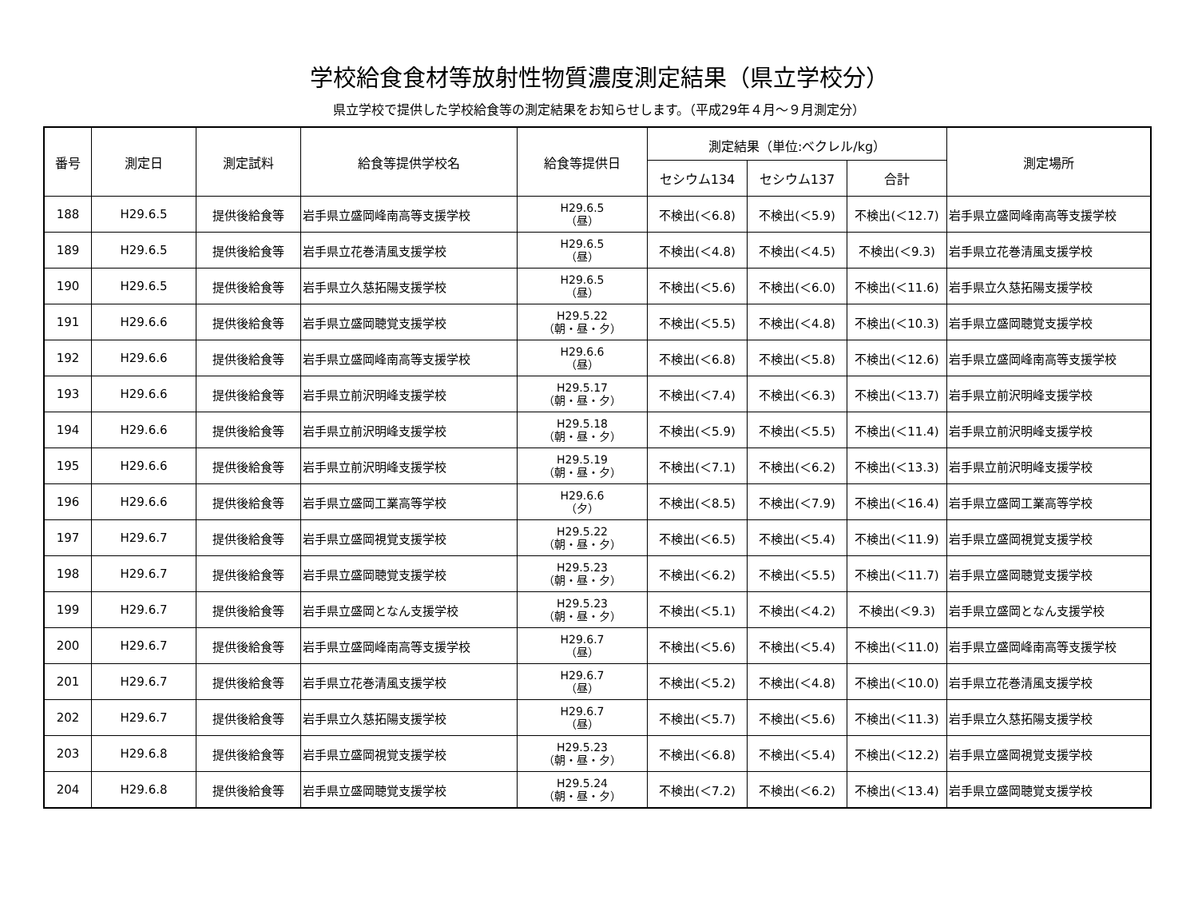学校給食食材等放射性物質濃度測定結果（県立学校分）
県立学校で提供した学校給食等の測定結果をお知らせします。（平成29年４月～９月測定分）
| 番号 | 測定日 | 測定試料 | 給食等提供学校名 | 給食等提供日 | 測定結果（単位:ベクレル/kg） | | | 測定場所 |
| --- | --- | --- | --- | --- | --- | --- | --- | --- |
| | | | | | セシウム134 | セシウム137 | 合計 | |
| 188 | H29.6.5 | 提供後給食等 | 岩手県立盛岡峰南高等支援学校 | H29.6.5 （昼） | 不検出(＜6.8) | 不検出(＜5.9) | 不検出(＜12.7) | 岩手県立盛岡峰南高等支援学校 |
| 189 | H29.6.5 | 提供後給食等 | 岩手県立花巻清風支援学校 | H29.6.5 （昼） | 不検出(＜4.8) | 不検出(＜4.5) | 不検出(＜9.3) | 岩手県立花巻清風支援学校 |
| 190 | H29.6.5 | 提供後給食等 | 岩手県立久慈拓陽支援学校 | H29.6.5 （昼） | 不検出(＜5.6) | 不検出(＜6.0) | 不検出(＜11.6) | 岩手県立久慈拓陽支援学校 |
| 191 | H29.6.6 | 提供後給食等 | 岩手県立盛岡聴覚支援学校 | H29.5.22 （朝・昼・夕） | 不検出(＜5.5) | 不検出(＜4.8) | 不検出(＜10.3) | 岩手県立盛岡聴覚支援学校 |
| 192 | H29.6.6 | 提供後給食等 | 岩手県立盛岡峰南高等支援学校 | H29.6.6 （昼） | 不検出(＜6.8) | 不検出(＜5.8) | 不検出(＜12.6) | 岩手県立盛岡峰南高等支援学校 |
| 193 | H29.6.6 | 提供後給食等 | 岩手県立前沢明峰支援学校 | H29.5.17 （朝・昼・夕） | 不検出(＜7.4) | 不検出(＜6.3) | 不検出(＜13.7) | 岩手県立前沢明峰支援学校 |
| 194 | H29.6.6 | 提供後給食等 | 岩手県立前沢明峰支援学校 | H29.5.18 （朝・昼・夕） | 不検出(＜5.9) | 不検出(＜5.5) | 不検出(＜11.4) | 岩手県立前沢明峰支援学校 |
| 195 | H29.6.6 | 提供後給食等 | 岩手県立前沢明峰支援学校 | H29.5.19 （朝・昼・夕） | 不検出(＜7.1) | 不検出(＜6.2) | 不検出(＜13.3) | 岩手県立前沢明峰支援学校 |
| 196 | H29.6.6 | 提供後給食等 | 岩手県立盛岡工業高等学校 | H29.6.6 （夕） | 不検出(＜8.5) | 不検出(＜7.9) | 不検出(＜16.4) | 岩手県立盛岡工業高等学校 |
| 197 | H29.6.7 | 提供後給食等 | 岩手県立盛岡視覚支援学校 | H29.5.22 （朝・昼・夕） | 不検出(＜6.5) | 不検出(＜5.4) | 不検出(＜11.9) | 岩手県立盛岡視覚支援学校 |
| 198 | H29.6.7 | 提供後給食等 | 岩手県立盛岡聴覚支援学校 | H29.5.23 （朝・昼・夕） | 不検出(＜6.2) | 不検出(＜5.5) | 不検出(＜11.7) | 岩手県立盛岡聴覚支援学校 |
| 199 | H29.6.7 | 提供後給食等 | 岩手県立盛岡となん支援学校 | H29.5.23 （朝・昼・夕） | 不検出(＜5.1) | 不検出(＜4.2) | 不検出(＜9.3) | 岩手県立盛岡となん支援学校 |
| 200 | H29.6.7 | 提供後給食等 | 岩手県立盛岡峰南高等支援学校 | H29.6.7 （昼） | 不検出(＜5.6) | 不検出(＜5.4) | 不検出(＜11.0) | 岩手県立盛岡峰南高等支援学校 |
| 201 | H29.6.7 | 提供後給食等 | 岩手県立花巻清風支援学校 | H29.6.7 （昼） | 不検出(＜5.2) | 不検出(＜4.8) | 不検出(＜10.0) | 岩手県立花巻清風支援学校 |
| 202 | H29.6.7 | 提供後給食等 | 岩手県立久慈拓陽支援学校 | H29.6.7 （昼） | 不検出(＜5.7) | 不検出(＜5.6) | 不検出(＜11.3) | 岩手県立久慈拓陽支援学校 |
| 203 | H29.6.8 | 提供後給食等 | 岩手県立盛岡視覚支援学校 | H29.5.23 （朝・昼・夕） | 不検出(＜6.8) | 不検出(＜5.4) | 不検出(＜12.2) | 岩手県立盛岡視覚支援学校 |
| 204 | H29.6.8 | 提供後給食等 | 岩手県立盛岡聴覚支援学校 | H29.5.24 （朝・昼・夕） | 不検出(＜7.2) | 不検出(＜6.2) | 不検出(＜13.4) | 岩手県立盛岡聴覚支援学校 |